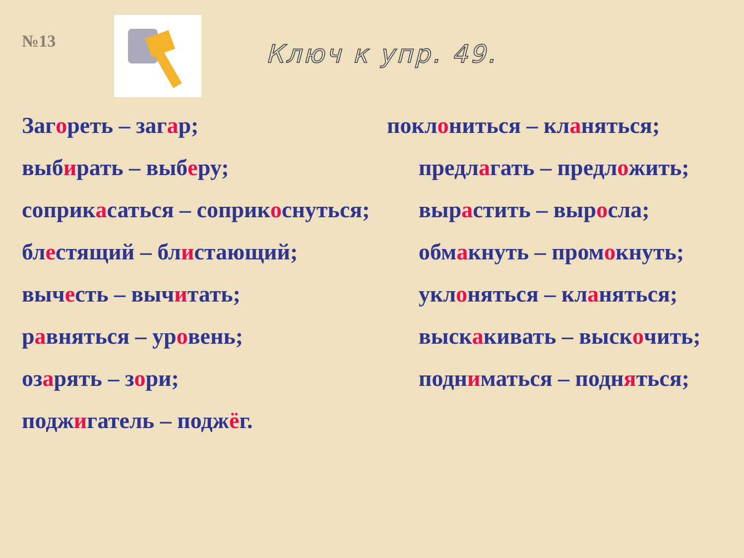№13
Ключ к упр. 49.
Загореть – загар;
поклониться – кланяться;
выбирать – выберу;
предлагать – предложить;
соприкасаться – соприкоснуться;
вырастить – выросла;
блестящий – блистающий;
обмакнуть – промокнуть;
вычесть – вычитать;
уклоняться – кланяться;
равняться – уровень;
выскакивать – выскочить;
озарять – зори;
подниматься – подняться;
поджигатель – поджёг.